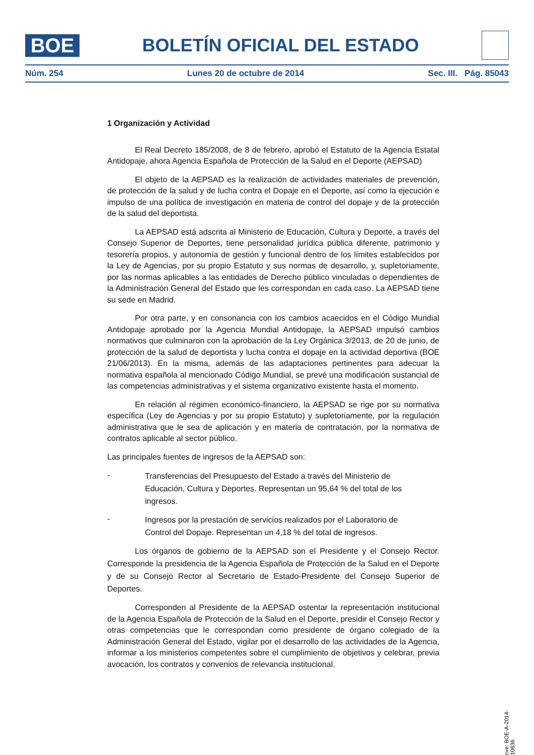BOE
BOLETÍN OFICIAL DEL ESTADO
Núm. 254 Lunes 20 de octubre de 2014 Sec. III. Pág. 85043
1 Organización y Actividad
El Real Decreto 185/2008, de 8 de febrero, aprobó el Estatuto de la Agencia Estatal Antidopaje, ahora Agencia Española de Protección de la Salud en el Deporte (AEPSAD)
El objeto de la AEPSAD es la realización de actividades materiales de prevención, de protección de la salud y de lucha contra el Dopaje en el Deporte, así como la ejecución e impulso de una política de investigación en materia de control del dopaje y de la protección de la salud del deportista.
La AEPSAD está adscrita al Ministerio de Educación, Cultura y Deporte, a través del Consejo Superior de Deportes, tiene personalidad jurídica pública diferente, patrimonio y tesorería propios, y autonomía de gestión y funcional dentro de los límites establecidos por la Ley de Agencias, por su propio Estatuto y sus normas de desarrollo, y, supletoriamente, por las normas aplicables a las entidades de Derecho público vinculadas o dependientes de la Administración General del Estado que les correspondan en cada caso. La AEPSAD tiene su sede en Madrid.
Por otra parte, y en consonancia con los cambios acaecidos en el Código Mundial Antidopaje aprobado por la Agencia Mundial Antidopaje, la AEPSAD impulsó cambios normativos que culminaron con la aprobación de la Ley Orgánica 3/2013, de 20 de junio, de protección de la salud de deportista y lucha contra el dopaje en la actividad deportiva (BOE 21/06/2013). En la misma, además de las adaptaciones pertinentes para adecuar la normativa española al mencionado Código Mundial, se prevé una modificación sustancial de las competencias administrativas y el sistema organizativo existente hasta el momento.
En relación al régimen económico-financiero, la AEPSAD se rige por su normativa específica (Ley de Agencias y por su propio Estatuto) y supletoriamente, por la regulación administrativa que le sea de aplicación y en materia de contratación, por la normativa de contratos aplicable al sector público.
Las principales fuentes de ingresos de la AEPSAD son:
-
Transferencias del Presupuesto del Estado a través del Ministerio de Educación, Cultura y Deportes. Representan un 95,64 % del total de los ingresos.
-
Ingresos por la prestación de servicios realizados por el Laboratorio de Control del Dopaje. Representan un 4,18 % del total de ingresos.
Los órganos de gobierno de la AEPSAD son el Presidente y el Consejo Rector. Corresponde la presidencia de la Agencia Española de Protección de la Salud en el Deporte y de su Consejo Rector al Secretario de Estado-Presidente del Consejo Superior de Deportes.
Corresponden al Presidente de la AEPSAD ostentar la representación institucional de la Agencia Española de Protección de la Salud en el Deporte, presidir el Consejo Rector y otras competencias que le correspondan como presidente de órgano colegiado de la Administración General del Estado, vigilar por el desarrollo de las actividades de la Agencia, informar a los ministerios competentes sobre el cumplimiento de objetivos y celebrar, previa avocación, los contratos y convenios de relevancia institucional.
cve: BOE-A-2014-10636